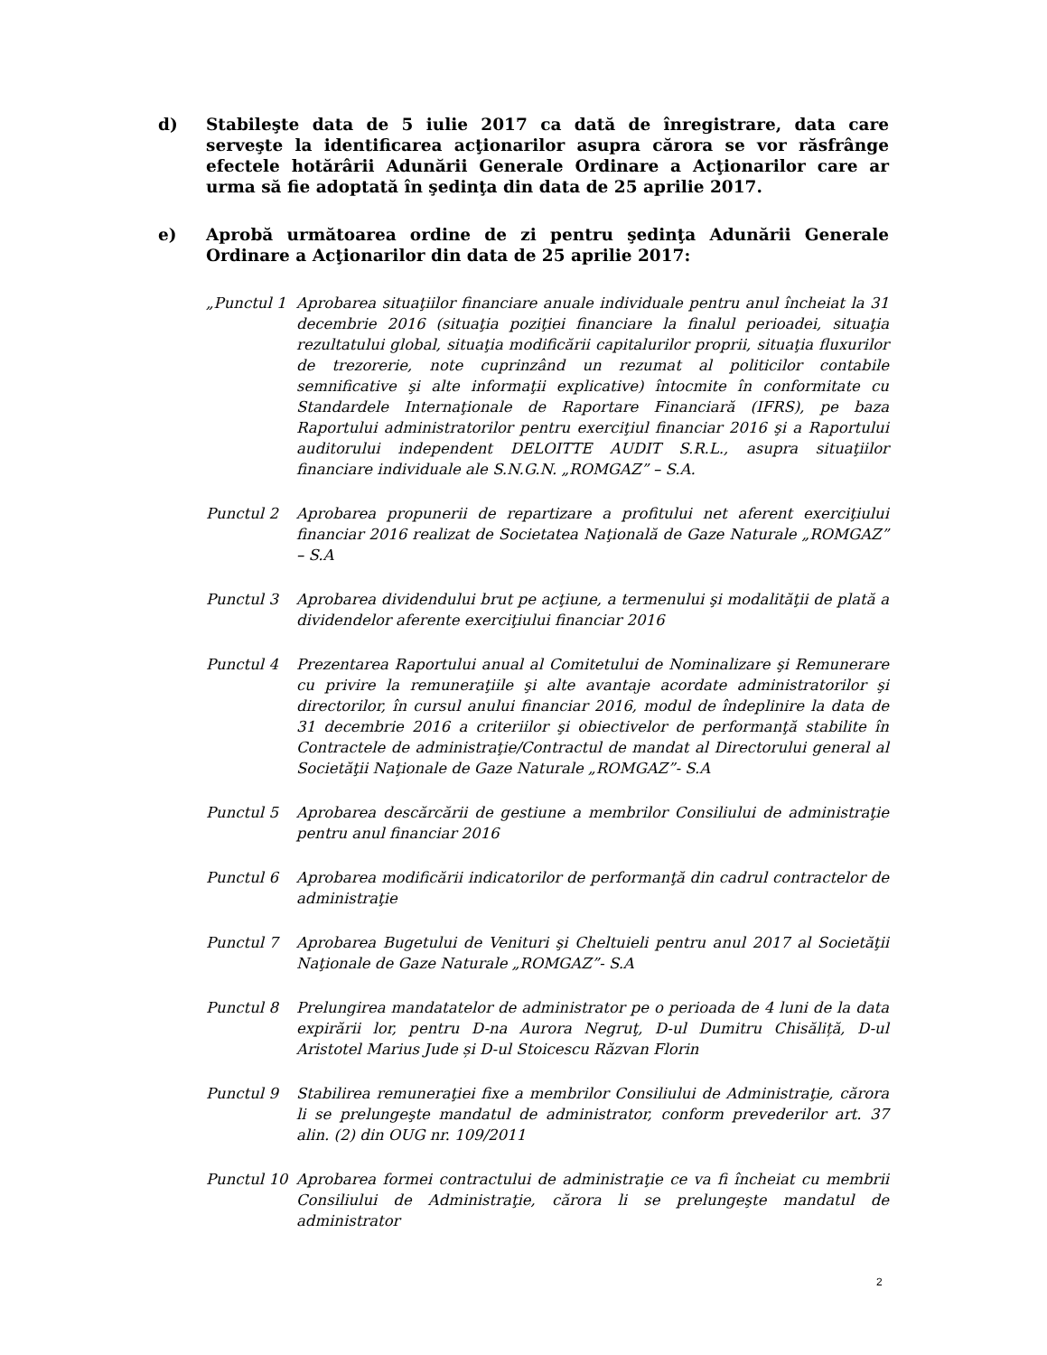d) Stabileşte data de 5 iulie 2017 ca dată de înregistrare, data care serveşte la identificarea acţionarilor asupra cărora se vor răsfrânge efectele hotărârii Adunării Generale Ordinare a Acţionarilor care ar urma să fie adoptată în şedinţa din data de 25 aprilie 2017.
e) Aprobă următoarea ordine de zi pentru şedinţa Adunării Generale Ordinare a Acţionarilor din data de 25 aprilie 2017:
„Punctul 1 Aprobarea situaţiilor financiare anuale individuale pentru anul încheiat la 31 decembrie 2016 (situaţia poziţiei financiare la finalul perioadei, situaţia rezultatului global, situaţia modificării capitalurilor proprii, situaţia fluxurilor de trezorerie, note cuprinzând un rezumat al politicilor contabile semnificative şi alte informaţii explicative) întocmite în conformitate cu Standardele Internaţionale de Raportare Financiară (IFRS), pe baza Raportului administratorilor pentru exerciţiul financiar 2016 şi a Raportului auditorului independent DELOITTE AUDIT S.R.L., asupra situaţiilor financiare individuale ale S.N.G.N. „ROMGAZ” – S.A.
Punctul 2 Aprobarea propunerii de repartizare a profitului net aferent exerciţiului financiar 2016 realizat de Societatea Naţională de Gaze Naturale „ROMGAZ” – S.A
Punctul 3 Aprobarea dividendului brut pe acţiune, a termenului şi modalităţii de plată a dividendelor aferente exerciţiului financiar 2016
Punctul 4 Prezentarea Raportului anual al Comitetului de Nominalizare şi Remunerare cu privire la remuneraţiile şi alte avantaje acordate administratorilor şi directorilor, în cursul anului financiar 2016, modul de îndeplinire la data de 31 decembrie 2016 a criteriilor şi obiectivelor de performanţă stabilite în Contractele de administraţie/Contractul de mandat al Directorului general al Societăţii Naţionale de Gaze Naturale „ROMGAZ”- S.A
Punctul 5 Aprobarea descărcării de gestiune a membrilor Consiliului de administraţie pentru anul financiar 2016
Punctul 6 Aprobarea modificării indicatorilor de performanţă din cadrul contractelor de administraţie
Punctul 7 Aprobarea Bugetului de Venituri şi Cheltuieli pentru anul 2017 al Societăţii Naţionale de Gaze Naturale „ROMGAZ”- S.A
Punctul 8 Prelungirea mandatatelor de administrator pe o perioada de 4 luni de la data expirării lor, pentru D-na Aurora Negruţ, D-ul Dumitru Chisăliță, D-ul Aristotel Marius Jude și D-ul Stoicescu Răzvan Florin
Punctul 9 Stabilirea remuneraţiei fixe a membrilor Consiliului de Administraţie, cărora li se prelungeşte mandatul de administrator, conform prevederilor art. 37 alin. (2) din OUG nr. 109/2011
Punctul 10 Aprobarea formei contractului de administraţie ce va fi încheiat cu membrii Consiliului de Administraţie, cărora li se prelungeşte mandatul de administrator
2